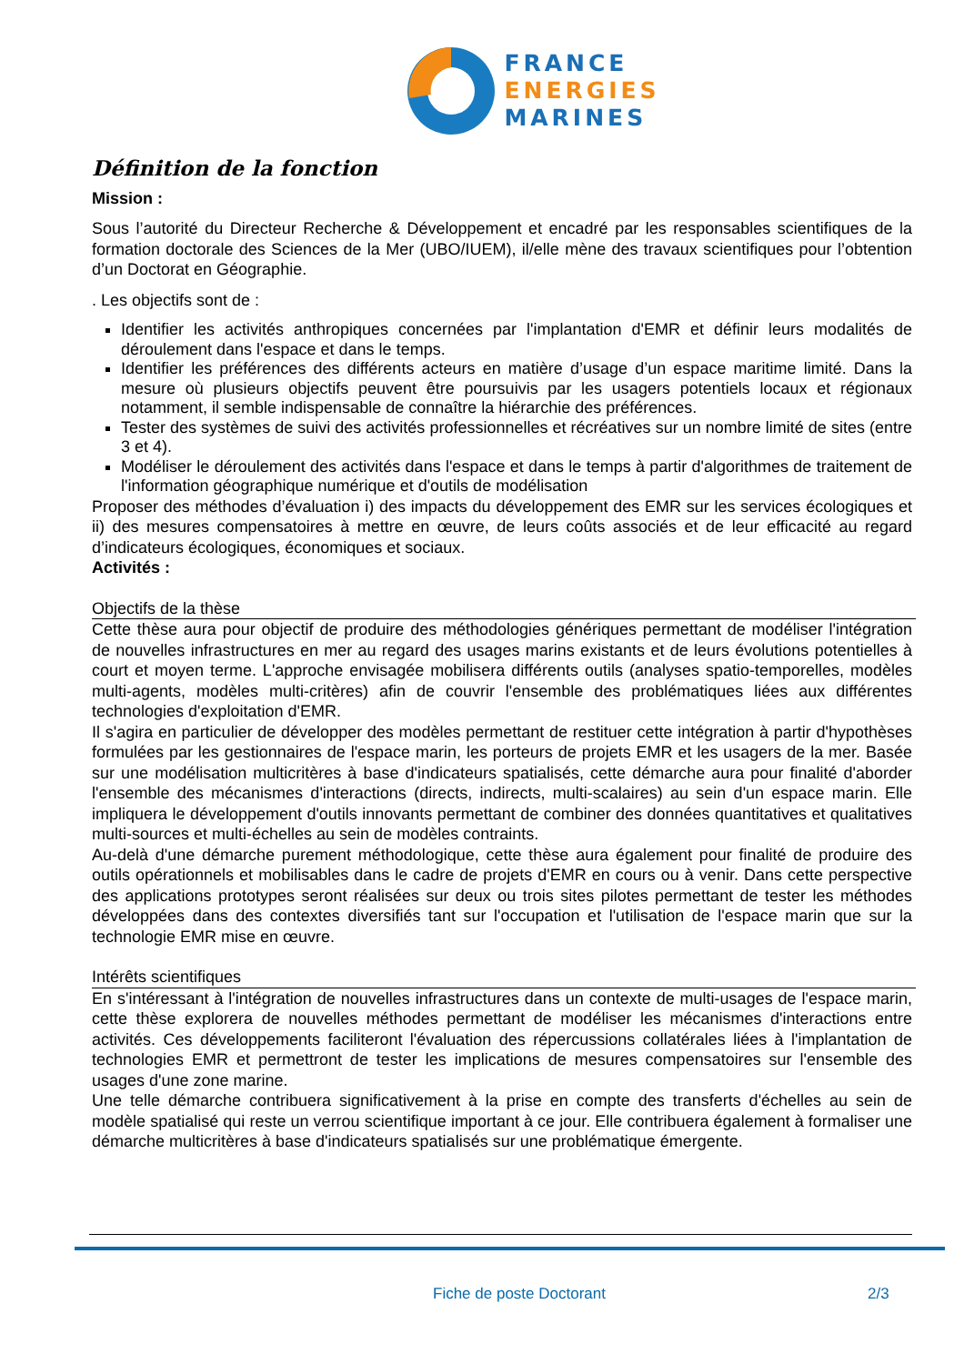FRANCE
ENERGIES
MARINES
Définition de la fonction
Mission :
Sous l’autorité du Directeur Recherche & Développement et encadré par les responsables scientifiques de la formation doctorale des Sciences de la Mer (UBO/IUEM), il/elle mène des travaux scientifiques pour l’obtention d’un Doctorat en Géographie.
. Les objectifs sont de :
Identifier les activités anthropiques concernées par l'implantation d'EMR et définir leurs modalités de déroulement dans l'espace et dans le temps.
Identifier les préférences des différents acteurs en matière d’usage d’un espace maritime limité. Dans la mesure où plusieurs objectifs peuvent être poursuivis par les usagers potentiels locaux et régionaux notamment, il semble indispensable de connaître la hiérarchie des préférences.
Tester des systèmes de suivi des activités professionnelles et récréatives sur un nombre limité de sites (entre 3 et 4).
Modéliser le déroulement des activités dans l'espace et dans le temps à partir d'algorithmes de traitement de l'information géographique numérique et d'outils de modélisation
Proposer des méthodes d’évaluation i) des impacts du développement des EMR sur les services écologiques et ii) des mesures compensatoires à mettre en œuvre, de leurs coûts associés et de leur efficacité au regard d’indicateurs écologiques, économiques et sociaux.
Activités :
Objectifs de la thèse
Cette thèse aura pour objectif de produire des méthodologies génériques permettant de modéliser l'intégration de nouvelles infrastructures en mer au regard des usages marins existants et de leurs évolutions potentielles à court et moyen terme. L'approche envisagée mobilisera différents outils (analyses spatio-temporelles, modèles multi-agents, modèles multi-critères) afin de couvrir l'ensemble des problématiques liées aux différentes technologies d'exploitation d'EMR.
Il s'agira en particulier de développer des modèles permettant de restituer cette intégration à partir d'hypothèses formulées par les gestionnaires de l'espace marin, les porteurs de projets EMR et les usagers de la mer. Basée sur une modélisation multicritères à base d'indicateurs spatialisés, cette démarche aura pour finalité d'aborder l'ensemble des mécanismes d'interactions (directs, indirects, multi-scalaires) au sein d'un espace marin. Elle impliquera le développement d'outils innovants permettant de combiner des données quantitatives et qualitatives multi-sources et multi-échelles au sein de modèles contraints.
Au-delà d'une démarche purement méthodologique, cette thèse aura également pour finalité de produire des outils opérationnels et mobilisables dans le cadre de projets d'EMR en cours ou à venir. Dans cette perspective des applications prototypes seront réalisées sur deux ou trois sites pilotes permettant de tester les méthodes développées dans des contextes diversifiés tant sur l'occupation et l'utilisation de l'espace marin que sur la technologie EMR mise en œuvre.
Intérêts scientifiques
En s'intéressant à l'intégration de nouvelles infrastructures dans un contexte de multi-usages de l'espace marin, cette thèse explorera de nouvelles méthodes permettant de modéliser les mécanismes d'interactions entre activités. Ces développements faciliteront l'évaluation des répercussions collatérales liées à l'implantation de technologies EMR et permettront de tester les implications de mesures compensatoires sur l'ensemble des usages d'une zone marine.
Une telle démarche contribuera significativement à la prise en compte des transferts d'échelles au sein de modèle spatialisé qui reste un verrou scientifique important à ce jour. Elle contribuera également à formaliser une démarche multicritères à base d'indicateurs spatialisés sur une problématique émergente.
Fiche de poste Doctorant 2/3